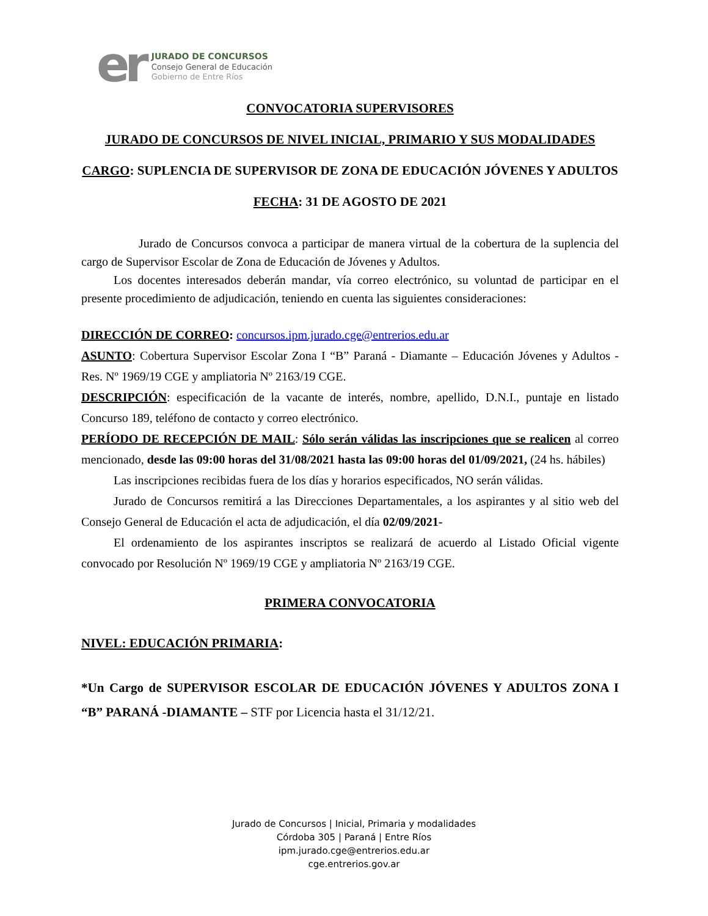er
JURADO DE CONCURSOS
Consejo General de Educación
Gobierno de Entre Ríos
CONVOCATORIA SUPERVISORES
JURADO DE CONCURSOS DE NIVEL INICIAL, PRIMARIO Y SUS MODALIDADES
CARGO: SUPLENCIA DE SUPERVISOR DE ZONA DE EDUCACIÓN JÓVENES Y ADULTOS
FECHA: 31 DE AGOSTO DE 2021
Jurado de Concursos convoca a participar de manera virtual de la cobertura de la suplencia del cargo de Supervisor Escolar de Zona de Educación de Jóvenes y Adultos.
Los docentes interesados deberán mandar, vía correo electrónico, su voluntad de participar en el presente procedimiento de adjudicación, teniendo en cuenta las siguientes consideraciones:
DIRECCIÓN DE CORREO: concursos.ipm.jurado.cge@entrerios.edu.ar
ASUNTO: Cobertura Supervisor Escolar Zona I “B” Paraná - Diamante – Educación Jóvenes y Adultos - Res. Nº 1969/19 CGE y ampliatoria Nº 2163/19 CGE.
DESCRIPCIÓN: especificación de la vacante de interés, nombre, apellido, D.N.I., puntaje en listado Concurso 189, teléfono de contacto y correo electrónico.
PERÍODO DE RECEPCIÓN DE MAIL: Sólo serán válidas las inscripciones que se realicen al correo mencionado, desde las 09:00 horas del 31/08/2021 hasta las 09:00 horas del 01/09/2021, (24 hs. hábiles)
Las inscripciones recibidas fuera de los días y horarios especificados, NO serán válidas.
Jurado de Concursos remitirá a las Direcciones Departamentales, a los aspirantes y al sitio web del Consejo General de Educación el acta de adjudicación, el día 02/09/2021-
El ordenamiento de los aspirantes inscriptos se realizará de acuerdo al Listado Oficial vigente convocado por Resolución Nº 1969/19 CGE y ampliatoria Nº 2163/19 CGE.
PRIMERA CONVOCATORIA
NIVEL: EDUCACIÓN PRIMARIA:
*Un Cargo de SUPERVISOR ESCOLAR DE EDUCACIÓN JÓVENES Y ADULTOS ZONA I “B” PARANÁ -DIAMANTE – STF por Licencia hasta el 31/12/21.
Jurado de Concursos | Inicial, Primaria y modalidades
Córdoba 305 | Paraná | Entre Ríos
ipm.jurado.cge@entrerios.edu.ar
cge.entrerios.gov.ar